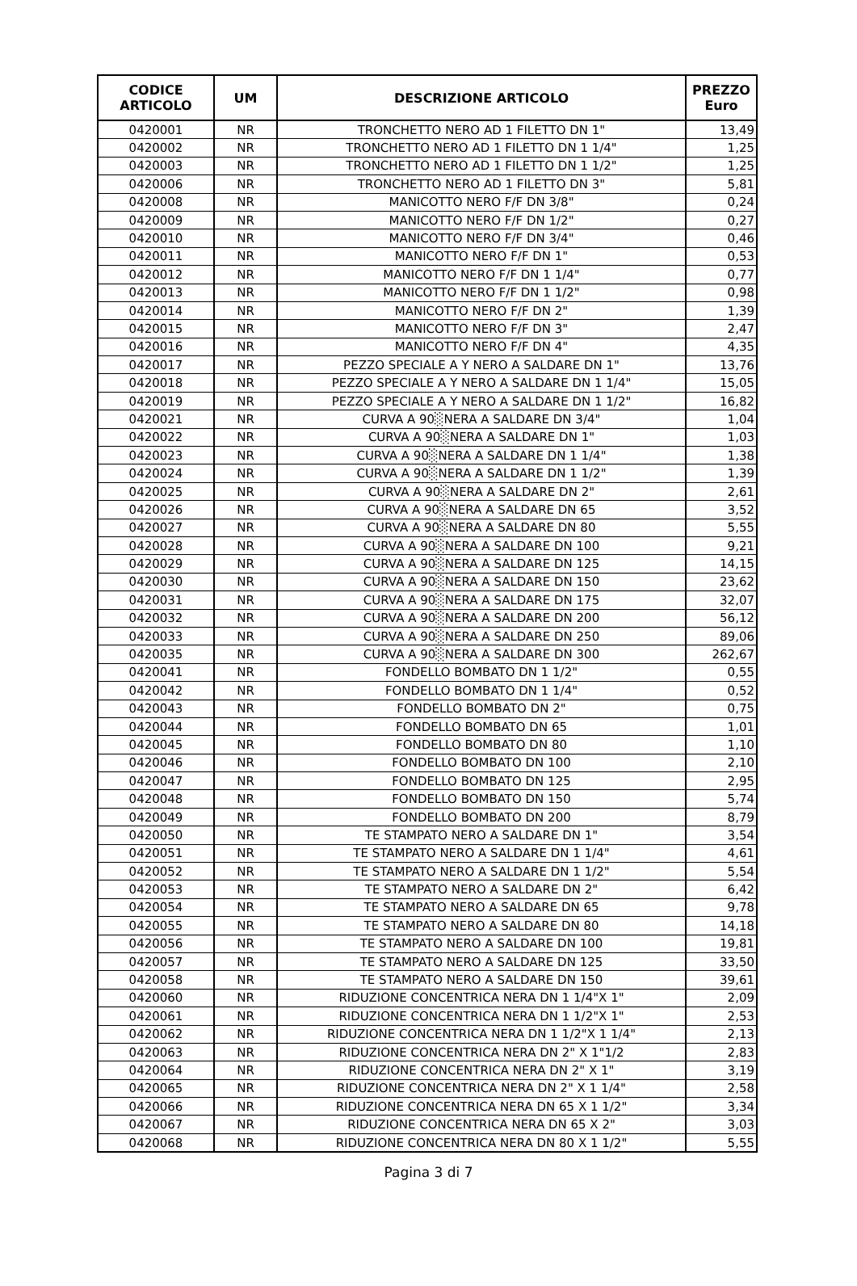| CODICE ARTICOLO | UM | DESCRIZIONE ARTICOLO | PREZZO Euro |
| --- | --- | --- | --- |
| 0420001 | NR | TRONCHETTO NERO AD 1 FILETTO DN 1" | 13,49 |
| 0420002 | NR | TRONCHETTO NERO AD 1 FILETTO DN 1 1/4" | 1,25 |
| 0420003 | NR | TRONCHETTO NERO AD 1 FILETTO DN 1 1/2" | 1,25 |
| 0420006 | NR | TRONCHETTO NERO AD 1 FILETTO DN 3" | 5,81 |
| 0420008 | NR | MANICOTTO NERO F/F DN 3/8" | 0,24 |
| 0420009 | NR | MANICOTTO NERO F/F DN 1/2" | 0,27 |
| 0420010 | NR | MANICOTTO NERO F/F DN 3/4" | 0,46 |
| 0420011 | NR | MANICOTTO NERO F/F DN 1" | 0,53 |
| 0420012 | NR | MANICOTTO NERO F/F DN 1 1/4" | 0,77 |
| 0420013 | NR | MANICOTTO NERO F/F DN 1 1/2" | 0,98 |
| 0420014 | NR | MANICOTTO NERO F/F DN 2" | 1,39 |
| 0420015 | NR | MANICOTTO NERO F/F DN 3" | 2,47 |
| 0420016 | NR | MANICOTTO NERO F/F DN 4" | 4,35 |
| 0420017 | NR | PEZZO SPECIALE A Y NERO A SALDARE DN 1" | 13,76 |
| 0420018 | NR | PEZZO SPECIALE A Y NERO A SALDARE DN 1 1/4" | 15,05 |
| 0420019 | NR | PEZZO SPECIALE A Y NERO A SALDARE DN 1 1/2" | 16,82 |
| 0420021 | NR | CURVA A 90░NERA A SALDARE DN 3/4" | 1,04 |
| 0420022 | NR | CURVA A 90░NERA A SALDARE DN 1" | 1,03 |
| 0420023 | NR | CURVA A 90░NERA A SALDARE DN 1 1/4" | 1,38 |
| 0420024 | NR | CURVA A 90░NERA A SALDARE DN 1 1/2" | 1,39 |
| 0420025 | NR | CURVA A 90░NERA A SALDARE DN 2" | 2,61 |
| 0420026 | NR | CURVA A 90░NERA A SALDARE DN 65 | 3,52 |
| 0420027 | NR | CURVA A 90░NERA A SALDARE DN 80 | 5,55 |
| 0420028 | NR | CURVA A 90░NERA A SALDARE DN 100 | 9,21 |
| 0420029 | NR | CURVA A 90░NERA A SALDARE DN 125 | 14,15 |
| 0420030 | NR | CURVA A 90░NERA A SALDARE DN 150 | 23,62 |
| 0420031 | NR | CURVA A 90░NERA A SALDARE DN 175 | 32,07 |
| 0420032 | NR | CURVA A 90░NERA A SALDARE DN 200 | 56,12 |
| 0420033 | NR | CURVA A 90░NERA A SALDARE DN 250 | 89,06 |
| 0420035 | NR | CURVA A 90░NERA A SALDARE DN 300 | 262,67 |
| 0420041 | NR | FONDELLO BOMBATO DN 1 1/2" | 0,55 |
| 0420042 | NR | FONDELLO BOMBATO DN 1 1/4" | 0,52 |
| 0420043 | NR | FONDELLO BOMBATO DN 2" | 0,75 |
| 0420044 | NR | FONDELLO BOMBATO DN 65 | 1,01 |
| 0420045 | NR | FONDELLO BOMBATO DN 80 | 1,10 |
| 0420046 | NR | FONDELLO BOMBATO DN 100 | 2,10 |
| 0420047 | NR | FONDELLO BOMBATO DN 125 | 2,95 |
| 0420048 | NR | FONDELLO BOMBATO DN 150 | 5,74 |
| 0420049 | NR | FONDELLO BOMBATO DN 200 | 8,79 |
| 0420050 | NR | TE STAMPATO NERO A SALDARE DN 1" | 3,54 |
| 0420051 | NR | TE STAMPATO NERO A SALDARE DN 1 1/4" | 4,61 |
| 0420052 | NR | TE STAMPATO NERO A SALDARE DN 1 1/2" | 5,54 |
| 0420053 | NR | TE STAMPATO NERO A SALDARE DN 2" | 6,42 |
| 0420054 | NR | TE STAMPATO NERO A SALDARE DN 65 | 9,78 |
| 0420055 | NR | TE STAMPATO NERO A SALDARE DN 80 | 14,18 |
| 0420056 | NR | TE STAMPATO NERO A SALDARE DN 100 | 19,81 |
| 0420057 | NR | TE STAMPATO NERO A SALDARE DN 125 | 33,50 |
| 0420058 | NR | TE STAMPATO NERO A SALDARE DN 150 | 39,61 |
| 0420060 | NR | RIDUZIONE CONCENTRICA NERA DN 1 1/4"X 1" | 2,09 |
| 0420061 | NR | RIDUZIONE CONCENTRICA NERA DN 1 1/2"X 1" | 2,53 |
| 0420062 | NR | RIDUZIONE CONCENTRICA NERA DN 1 1/2"X 1 1/4" | 2,13 |
| 0420063 | NR | RIDUZIONE CONCENTRICA NERA DN 2" X 1"1/2 | 2,83 |
| 0420064 | NR | RIDUZIONE CONCENTRICA NERA DN 2" X 1" | 3,19 |
| 0420065 | NR | RIDUZIONE CONCENTRICA NERA DN 2" X 1 1/4" | 2,58 |
| 0420066 | NR | RIDUZIONE CONCENTRICA NERA DN 65 X 1 1/2" | 3,34 |
| 0420067 | NR | RIDUZIONE CONCENTRICA NERA DN 65 X 2" | 3,03 |
| 0420068 | NR | RIDUZIONE CONCENTRICA NERA DN 80 X 1 1/2" | 5,55 |
Pagina 3 di 7